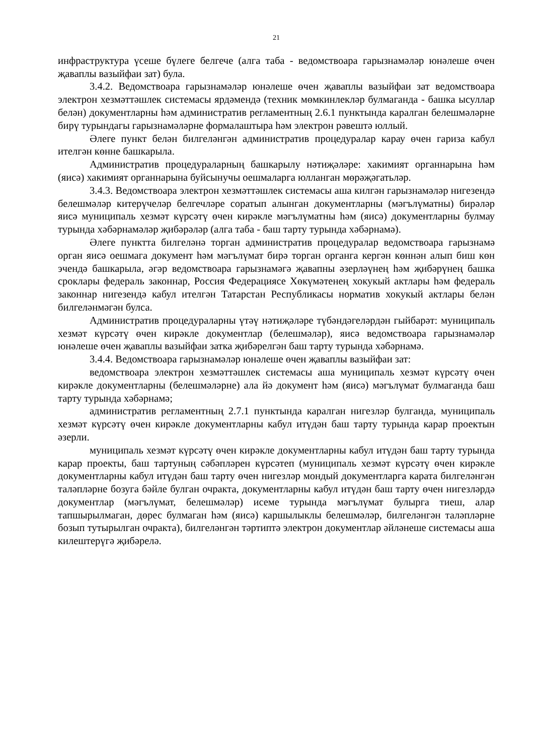21
инфраструктура үсеше бүлеге белгече (алга таба - ведомствоара гарызнамәләр юнәлеше өчен җаваплы вазыйфаи зат) була.
3.4.2. Ведомствоара гарызнамәләр юнәлеше өчен җаваплы вазыйфаи зат ведомствоара электрон хезмәттәшлек системасы ярдәмендә (техник мөмкинлекләр булмаганда - башка ысуллар белән) документларны һәм административ регламентның 2.6.1 пунктында каралган белешмәләрне бирү турындагы гарызнамәләрне формалаштыра һәм электрон рәвештә юллый.
Әлеге пункт белән билгеләнгән административ процедуралар карау өчен гариза кабул ителгән көнне башкарыла.
Административ процедураларның башкарылу нәтиҗәләре: хакимият органнарына һәм (яисә) хакимият органнарына буйсынучы оешмаларга юлланган мөрәҗәгатьләр.
3.4.3. Ведомствоара электрон хезмәттәшлек системасы аша килгән гарызнамәләр нигезендә белешмәләр китерүчеләр белгечләре соратып алынган документларны (мәгълүматны) бирәләр яисә муниципаль хезмәт күрсәтү өчен кирәкле мәгълүматны һәм (яисә) документларны булмау турында хәбәрнамәләр җибәрәләр (алга таба - баш тарту турында хәбәрнамә).
Әлеге пунктта билгеләнә торган административ процедуралар ведомствоара гарызнамә орган яисә оешмага документ һәм мәгълүмат бирә торган органга кергән көннән алып биш көн эчендә башкарыла, әгәр ведомствоара гарызнамәгә җавапны әзерләүнең һәм җибәрүнең башка сроклары федераль законнар, Россия Федерациясе Хөкүмәтенең хокукый актлары һәм федераль законнар нигезендә кабул ителгән Татарстан Республикасы норматив хокукый актлары белән билгеләнмәгән булса.
Административ процедураларны үтәү нәтиҗәләре түбәндәгеләрдән гыйбарәт: муниципаль хезмәт күрсәтү өчен кирәкле документлар (белешмәләр), яисә ведомствоара гарызнамәләр юнәлеше өчен җаваплы вазыйфаи затка җибәрелгән баш тарту турында хәбәрнамә.
3.4.4. Ведомствоара гарызнамәләр юнәлеше өчен җаваплы вазыйфаи зат:
ведомствоара электрон хезмәттәшлек системасы аша муниципаль хезмәт күрсәтү өчен кирәкле документларны (белешмәләрне) ала йә документ һәм (яисә) мәгълүмат булмаганда баш тарту турында хәбәрнамә;
административ регламентның 2.7.1 пунктында каралган нигезләр булганда, муниципаль хезмәт күрсәтү өчен кирәкле документларны кабул итүдән баш тарту турында карар проектын әзерли.
муниципаль хезмәт күрсәтү өчен кирәкле документларны кабул итүдән баш тарту турында карар проекты, баш тартуның сәбәпләрен күрсәтеп (муниципаль хезмәт күрсәтү өчен кирәкле документларны кабул итүдән баш тарту өчен нигезләр мондый документларга карата билгеләнгән таләпләрне бозуга бәйле булган очракта, документларны кабул итүдән баш тарту өчен нигезләрдә документлар (мәгълүмат, белешмәләр) исеме турында мәгълүмат булырга тиеш, алар тапшырылмаган, дөрес булмаган һәм (яисә) каршылыклы белешмәләр, билгеләнгән таләпләрне бозып тутырылган очракта), билгеләнгән тәртиптә электрон документлар әйләнеше системасы аша килештерүгә җибәрелә.